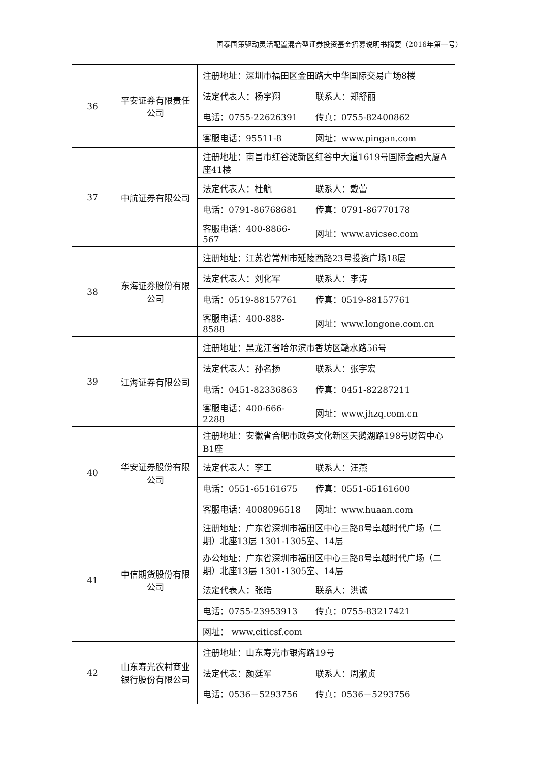国泰国策驱动灵活配置混合型证券投资基金招募说明书摘要（2016年第一号）
| 36 | 平安证券有限责任公司 | 注册地址：深圳市福田区金田路大中华国际交易广场8楼 | |
| | | 法定代表人：杨宇翔 | 联系人：郑舒丽 |
| | | 电话：0755-22626391 | 传真：0755-82400862 |
| | | 客服电话：95511-8 | 网址：www.pingan.com |
| 37 | 中航证券有限公司 | 注册地址：南昌市红谷滩新区红谷中大道1619号国际金融大厦A座41楼 | |
| | | 法定代表人：杜航 | 联系人：戴蕾 |
| | | 电话：0791-86768681 | 传真：0791-86770178 |
| | | 客服电话：400-8866-567 | 网址：www.avicsec.com |
| 38 | 东海证券股份有限公司 | 注册地址：江苏省常州市延陵西路23号投资广场18层 | |
| | | 法定代表人：刘化军 | 联系人：李涛 |
| | | 电话：0519-88157761 | 传真：0519-88157761 |
| | | 客服电话：400-888-8588 | 网址：www.longone.com.cn |
| 39 | 江海证券有限公司 | 注册地址：黑龙江省哈尔滨市香坊区赣水路56号 | |
| | | 法定代表人：孙名扬 | 联系人：张宇宏 |
| | | 电话：0451-82336863 | 传真：0451-82287211 |
| | | 客服电话：400-666-2288 | 网址：www.jhzq.com.cn |
| 40 | 华安证券股份有限公司 | 注册地址：安徽省合肥市政务文化新区天鹅湖路198号财智中心B1座 | |
| | | 法定代表人：李工 | 联系人：汪燕 |
| | | 电话：0551-65161675 | 传真：0551-65161600 |
| | | 客服电话：4008096518 | 网址：www.huaan.com |
| 41 | 中信期货股份有限公司 | 注册地址：广东省深圳市福田区中心三路8号卓越时代广场（二期）北座13层 1301-1305室、14层 | |
| | | 办公地址：广东省深圳市福田区中心三路8号卓越时代广场（二期）北座13层 1301-1305室、14层 | |
| | | 法定代表人：张皓 | 联系人：洪诚 |
| | | 电话：0755-23953913 | 传真：0755-83217421 |
| | | 网址： www.citicsf.com | |
| 42 | 山东寿光农村商业银行股份有限公司 | 注册地址：山东寿光市银海路19号 | |
| | | 法定代表：颜廷军 | 联系人：周淑贞 |
| | | 电话：0536－5293756 | 传真：0536－5293756 |